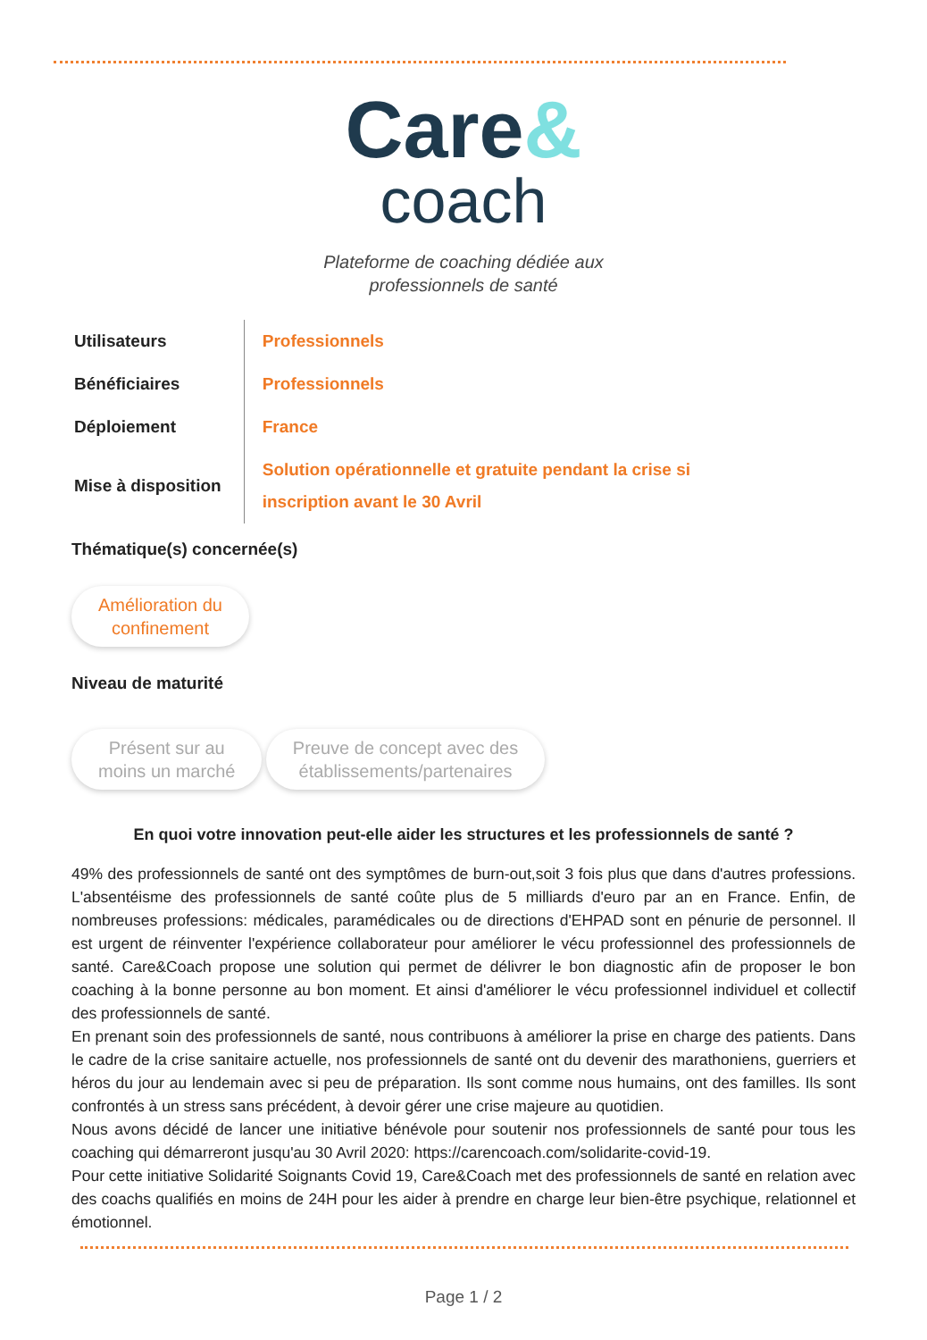Care&
coach
Plateforme de coaching dédiée aux
professionnels de santé
| Utilisateurs | Professionnels |
| Bénéficiaires | Professionnels |
| Déploiement | France |
| Mise à disposition | Solution opérationnelle et gratuite pendant la crise si inscription avant le 30 Avril |
Thématique(s) concernée(s)
Amélioration du
confinement
Niveau de maturité
Présent sur au
moins un marché Preuve de concept avec des
établissements/partenaires
En quoi votre innovation peut-elle aider les structures et les professionnels de santé ?
49% des professionnels de santé ont des symptômes de burn-out,soit 3 fois plus que dans d'autres professions. L'absentéisme des professionnels de santé coûte plus de 5 milliards d'euro par an en France. Enfin, de nombreuses professions: médicales, paramédicales ou de directions d'EHPAD sont en pénurie de personnel. Il est urgent de réinventer l'expérience collaborateur pour améliorer le vécu professionnel des professionnels de santé. Care&Coach propose une solution qui permet de délivrer le bon diagnostic afin de proposer le bon coaching à la bonne personne au bon moment. Et ainsi d'améliorer le vécu professionnel individuel et collectif des professionnels de santé.
En prenant soin des professionnels de santé, nous contribuons à améliorer la prise en charge des patients. Dans le cadre de la crise sanitaire actuelle, nos professionnels de santé ont du devenir des marathoniens, guerriers et héros du jour au lendemain avec si peu de préparation. Ils sont comme nous humains, ont des familles. Ils sont confrontés à un stress sans précédent, à devoir gérer une crise majeure au quotidien.
Nous avons décidé de lancer une initiative bénévole pour soutenir nos professionnels de santé pour tous les coaching qui démarreront jusqu'au 30 Avril 2020: https://carencoach.com/solidarite-covid-19.
Pour cette initiative Solidarité Soignants Covid 19, Care&Coach met des professionnels de santé en relation avec des coachs qualifiés en moins de 24H pour les aider à prendre en charge leur bien-être psychique, relationnel et émotionnel.
Page 1 / 2